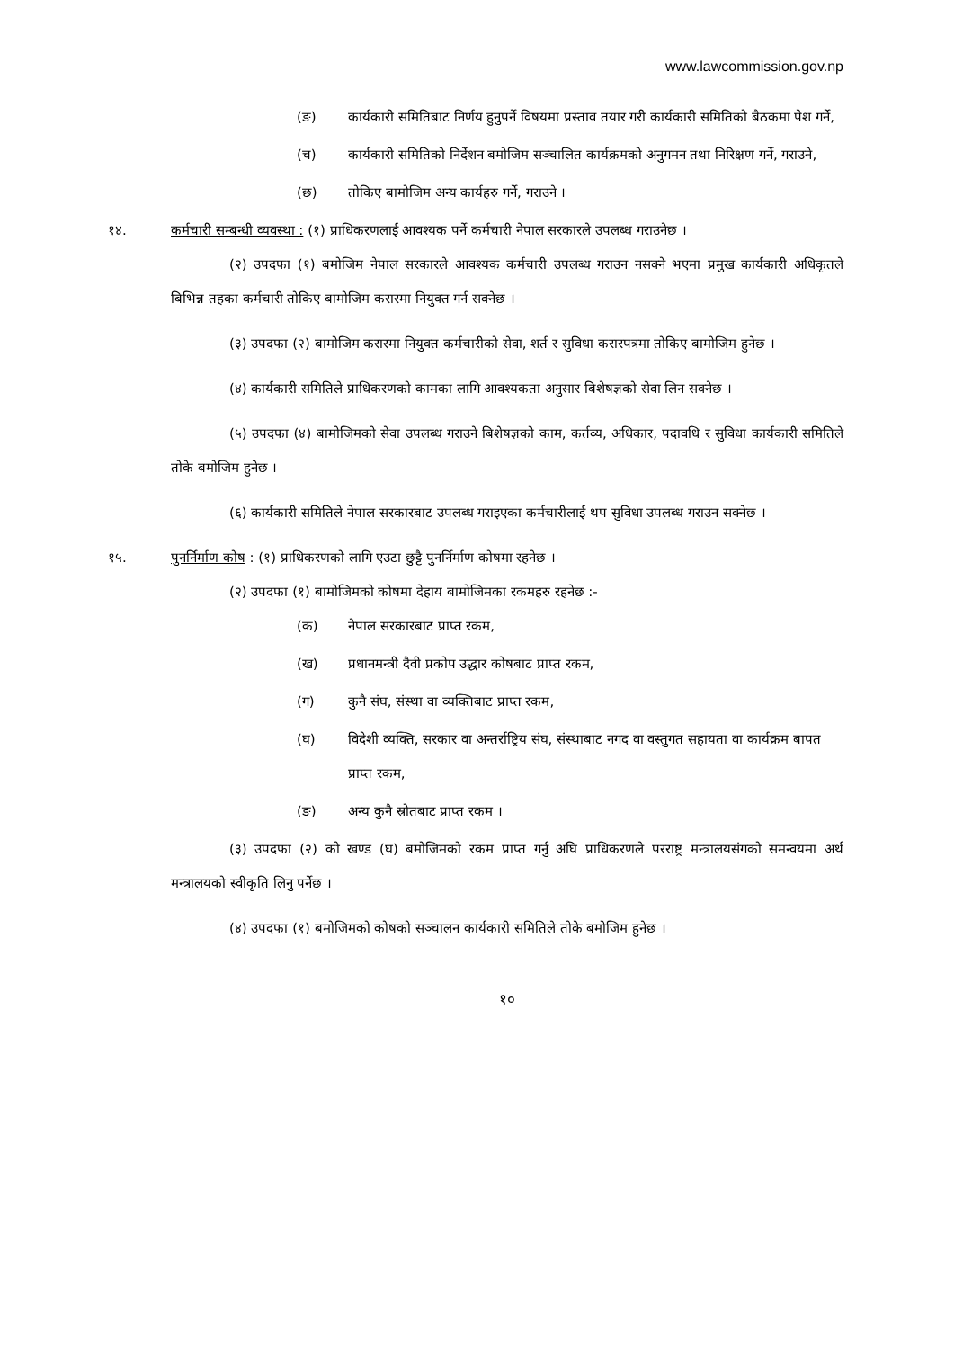www.lawcommission.gov.np
(ङ) कार्यकारी समितिबाट निर्णय हुनुपर्ने विषयमा प्रस्ताव तयार गरी कार्यकारी समितिको बैठकमा पेश गर्ने,
(च) कार्यकारी समितिको निर्देशन बमोजिम सञ्चालित कार्यक्रमको अनुगमन तथा निरिक्षण गर्ने, गराउने,
(छ) तोकिए बामोजिम अन्य कार्यहरु गर्ने, गराउने ।
१४. कर्मचारी सम्बन्धी व्यवस्था : (१) प्राधिकरणलाई आवश्यक पर्ने कर्मचारी नेपाल सरकारले उपलब्ध गराउनेछ ।
(२) उपदफा (१) बमोजिम नेपाल सरकारले आवश्यक कर्मचारी उपलब्ध गराउन नसक्ने भएमा प्रमुख कार्यकारी अधिकृतले बिभिन्न तहका कर्मचारी तोकिए बामोजिम करारमा नियुक्त गर्न सक्नेछ ।
(३) उपदफा (२) बामोजिम करारमा नियुक्त कर्मचारीको सेवा, शर्त र सुविधा करारपत्रमा तोकिए बामोजिम हुनेछ ।
(४) कार्यकारी समितिले प्राधिकरणको कामका लागि आवश्यकता अनुसार बिशेषज्ञको सेवा लिन सक्नेछ ।
(५) उपदफा (४) बामोजिमको सेवा उपलब्ध गराउने बिशेषज्ञको काम, कर्तव्य, अधिकार, पदावधि र सुविधा कार्यकारी समितिले तोके बमोजिम हुनेछ ।
(६) कार्यकारी समितिले नेपाल सरकारबाट उपलब्ध गराइएका कर्मचारीलाई थप सुविधा उपलब्ध गराउन सक्नेछ ।
१५. पुनर्निर्माण कोष : (१) प्राधिकरणको लागि एउटा छुट्टै पुनर्निर्माण कोषमा रहनेछ ।
(२) उपदफा (१) बामोजिमको कोषमा देहाय बामोजिमका रकमहरु रहनेछ :-
(क) नेपाल सरकारबाट प्राप्त रकम,
(ख) प्रधानमन्त्री दैवी प्रकोप उद्धार कोषबाट प्राप्त रकम,
(ग) कुनै संघ, संस्था वा व्यक्तिबाट प्राप्त रकम,
(घ) विदेशी व्यक्ति, सरकार वा अन्तर्राष्ट्रिय संघ, संस्थाबाट नगद वा वस्तुगत सहायता वा कार्यक्रम बापत प्राप्त रकम,
(ङ) अन्य कुनै स्रोतबाट प्राप्त रकम ।
(३) उपदफा (२) को खण्ड (घ) बमोजिमको रकम प्राप्त गर्नु अघि प्राधिकरणले परराष्ट्र मन्त्रालयसंगको समन्वयमा अर्थ मन्त्रालयको स्वीकृति लिनु पर्नेछ ।
(४) उपदफा (१) बमोजिमको कोषको सञ्चालन कार्यकारी समितिले तोके बमोजिम हुनेछ ।
१०